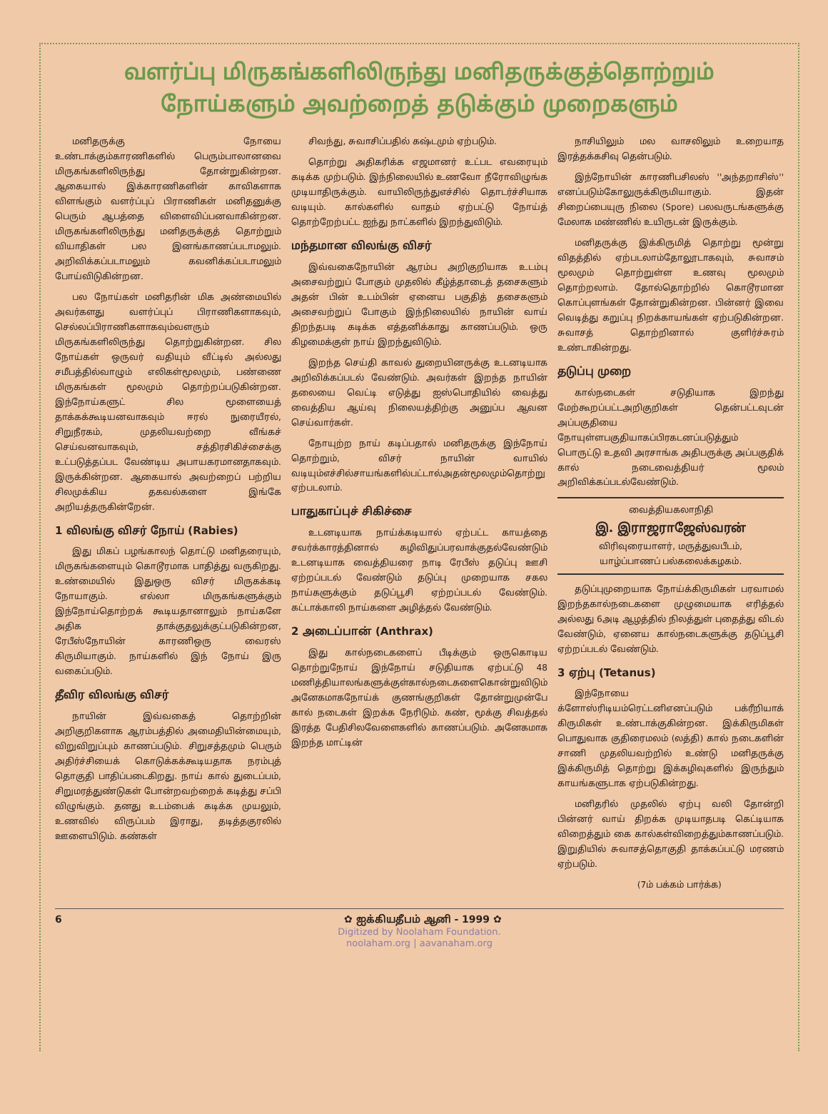வளர்ப்பு மிருகங்களிலிருந்து மனிதருக்குத்தொற்றும்
நோய்களும் அவற்றைத் தடுக்கும் முறைகளும்
மனிதருக்கு நோயை உண்டாக்கும்காரணிகளில் பெரும்பாலானவை மிருகங்களிலிருந்து தோன்றுகின்றன. ஆகையால் இக்காரணிகளின் காவிகளாக விளங்கும் வளர்ப்புப் பிராணிகள் மனிதனுக்கு பெரும் ஆபத்தை விளைவிப்பனவாகின்றன. மிருகங்களிலிருந்து மனிதருக்குத் தொற்றும் வியாதிகள் பல இனங்காணப்படாமலும். அறிவிக்கப்படாமலும் கவனிக்கப்படாமலும் போய்விடுகின்றன.
பல நோய்கள் மனிதரின் மிக அண்மையில் அவர்களது வளர்ப்புப் பிராணிகளாகவும், செல்லப்பிராணிகளாகவும்வளரும் மிருகங்களிலிருந்து தொற்றுகின்றன. சில நோய்கள் ஒருவர் வதியும் வீட்டில் அல்லது சமீபத்தில்வாழும் எலிகள்மூலமும், பண்ணை மிருகங்கள் மூலமும் தொற்றப்படுகின்றன. இந்நோய்களுட் சில மூளையைத் தாக்கக்கூடியனவாகவும் ஈரல் நுரையீரல், சிறுநீரகம், முதலியவற்றை வீங்கச் செய்வனவாகவும், சத்திரசிகிச்சைக்கு உட்படுத்தப்பட வேண்டிய அபாயகரமானதாகவும். இருக்கின்றன. ஆகையால் அவற்றைப் பற்றிய சிலமுக்கிய தகவல்களை இங்கே அறியத்தருகின்றேன்.
1 விலங்கு விசர் நோய் (Rabies)
இது மிகப் பழங்காலந் தொட்டு மனிதரையும், மிருகங்களையும் கொடூரமாக பாதித்து வருகிறது. உண்மையில் இதுஒரு விசர் மிருகக்கடி நோயாகும். எல்லா மிருகங்களுக்கும் இந்நோய்தொற்றக் கூடியதானாலும் நாய்களே அதிக தாக்குதலுக்குட்படுகின்றன, ரேபீஸ்நோயின் காரணிஒரு வைரஸ் கிருமியாகும். நாய்களில் இந் நோய் இரு வகைப்படும்.
தீவிர விலங்கு விசர்
நாயின் இவ்வகைத் தொற்றின் அறிகுறிகளாக ஆரம்பத்தில் அமைதியின்மையும், விறுவிறுப்பும் காணப்படும். சிறுசத்தமும் பெரும் அதிர்ச்சியைக் கொடுக்கக்கூடியதாக நரம்புத் தொகுதி பாதிப்படைகிறது. நாய் கால் துடைப்பம், சிறுமரத்துண்டுகள் போன்றவற்றைக் கடித்து சப்பி விழுங்கும். தனது உடம்பைக் கடிக்க முயலும், உணவில் விருப்பம் இராது, தடித்தகுரலில் ஊளையிடும். கண்கள்
சிவந்து, சுவாசிப்பதில் கஷ்டமும் ஏற்படும்.
தொற்று அதிகரிக்க எஜமானர் உட்பட எவரையும் கடிக்க முற்படும். இந்நிலையில் உணவோ நீரோவிழுங்க முடியாதிருக்கும். வாயிலிருந்துஎச்சில் தொடர்ச்சியாக வடியும். கால்களில் வாதம் ஏற்பட்டு நோய்த் தொற்றேற்பட்ட ஐந்து நாட்களில் இறந்துவிடும்.
மந்தமான விலங்கு விசர்
இவ்வகைநோயின் ஆரம்ப அறிகுறியாக உடம்பு அசைவற்றுப் போகும் முதலில் கீழ்த்தாடைத் தசைகளும் அதன் பின் உடம்பின் ஏனைய பகுதித் தசைகளும் அசைவற்றுப் போகும் இந்நிலையில் நாயின் வாய் திறந்தபடி கடிக்க எத்தனிக்காது காணப்படும். ஒரு கிழமைக்குள் நாய் இறந்துவிடும்.
இறந்த செய்தி காவல் துறையினருக்கு உடனடியாக அறிவிக்கப்படல் வேண்டும். அவர்கள் இறந்த நாயின் தலையை வெட்டி எடுத்து ஐஸ்பொதியில் வைத்து வைத்திய ஆய்வு நிலையத்திற்கு அனுப்ப ஆவன செய்வார்கள்.
நோயுற்ற நாய் கடிப்பதால் மனிதருக்கு இந்நோய் தொற்றும், விசர் நாயின் வாயில் வடியும்எச்சில்சாயங்களில்பட்டால்அதன்மூலமும்தொற்று ஏற்படலாம்.
பாதுகாப்புச் சிகிச்சை
உடனடியாக நாய்க்கடியால் ஏற்பட்ட காயத்தை சவர்க்காரத்தினால் கழிவிதுப்பரவாக்குதல்வேண்டும் உடனடியாக வைத்தியரை நாடி ரேபீஸ் தடுப்பு ஊசி ஏற்றப்படல் வேண்டும் தடுப்பு முறையாக சகல நாய்களுக்கும் தடுப்பூசி ஏற்றப்படல் வேண்டும். கட்டாக்காலி நாய்களை அழித்தல் வேண்டும்.
2 அடைப்பான் (Anthrax)
இது கால்நடைகளைப் பீடிக்கும் ஒருகொடிய தொற்றுநோய் இந்நோய் சடுதியாக ஏற்பட்டு 48 மணித்தியாலங்களுக்குள்கால்நடைகளைகொன்றுவிடும் அனேகமாகநோய்க் குணங்குறிகள் தோன்றுமுன்பே கால் நடைகள் இறக்க நேரிடும். கண், மூக்கு சிவத்தல் இரத்த பேதிசிலவேளைகளில் காணப்படும். அனேகமாக இறந்த மாட்டின்
நாசியிலும் மல வாசலிலும் உறையாத இரத்தக்கசிவு தென்படும்.
இந்நோயின் காரணிபசிலஸ் ''அந்தறாசிஸ்'' எனப்படும்கோலுருக்கிருமியாகும். இதன் சிறைப்பையுரு நிலை (Spore) பலவருடங்களுக்கு மேலாக மண்ணில் உயிருடன் இருக்கும்.
மனிதருக்கு இக்கிருமித் தொற்று மூன்று விதத்தில் ஏற்படலாம்தோலூடாகவும், சுவாசம் மூலமும் தொற்றுள்ள உணவு மூலமும் தொற்றலாம். தோல்தொற்றில் கொடூரமான கொப்புளங்கள் தோன்றுகின்றன. பின்னர் இவை வெடித்து கறுப்பு நிறக்காயங்கள் ஏற்படுகின்றன. சுவாசத் தொற்றினால் குளிர்ச்சுரம் உண்டாகின்றது.
தடுப்பு முறை
கால்நடைகள் சடுதியாக இறந்து மேற்கூறப்பட்டஅறிகுறிகள் தென்பட்டவுடன் அப்பகுதியை நோயுள்ளபகுதியாகப்பிரகடனப்படுத்தும் பொருட்டு உதவி அரசாங்க அதிபருக்கு அப்பகுதிக் கால் நடைவைத்தியர் மூலம் அறிவிக்கப்படல்வேண்டும்.
வைத்தியகலாநிதி
இ. இராஜராஜேஸ்வரன்
விரிவுரையாளர், மருத்துவபீடம்,
யாழ்ப்பாணப் பல்கலைக்கழகம்.
தடுப்புமுறையாக நோய்க்கிருமிகள் பரவாமல் இறந்தகால்நடைகளை முழுமையாக எரித்தல் அல்லது 6அடி ஆழத்தில் நிலத்துள் புதைத்து விடல் வேண்டும், ஏனைய கால்நடைகளுக்கு தடுப்பூசி ஏற்றப்படல் வேண்டும்.
3 ஏற்பு (Tetanus)
இந்நோயை க்ளோஸ்ரிடியம்ரெட்டனிஎனப்படும் பக்ரீறியாக் கிருமிகள் உண்டாக்குகின்றன. இக்கிருமிகள் பொதுவாக குதிரைமலம் (லத்தி) கால் நடைகளின் சாணி முதலியவற்றில் உண்டு மனிதருக்கு இக்கிருமித் தொற்று இக்கழிவுகளில் இருந்தும் காயங்களுடாக ஏற்படுகின்றது.
மனிதரில் முதலில் ஏற்பு வலி தோன்றி பின்னர் வாய் திறக்க முடியாதபடி கெட்டியாக விறைத்தும் கை கால்கள்விறைத்தும்காணப்படும். இறுதியில் சுவாசத்தொகுதி தாக்கப்பட்டு மரணம் ஏற்படும்.
(7ம் பக்கம் பார்க்க)
6 ✿ ஐக்கியதீபம் ஆனி - 1999 ✿
Digitized by Noolaham Foundation.
noolaham.org | aavanaham.org